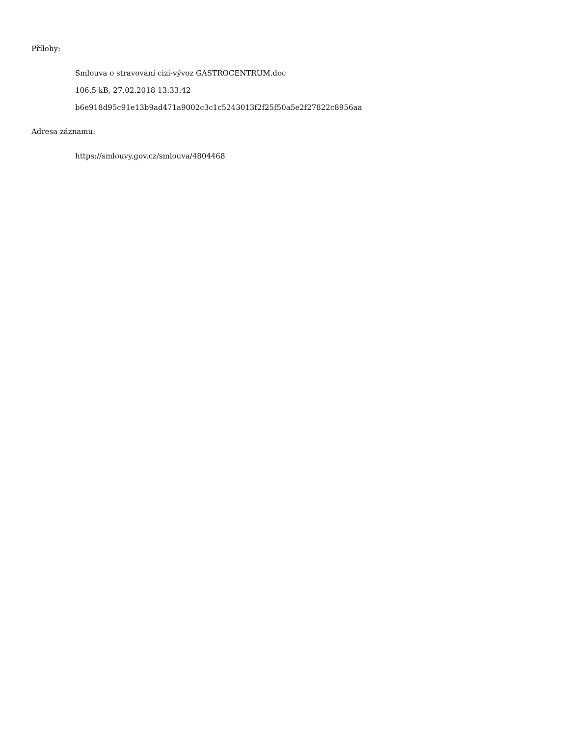Přílohy:
Smlouva o stravování cizí-vývoz GASTROCENTRUM.doc
106.5 kB, 27.02.2018 13:33:42
b6e918d95c91e13b9ad471a9002c3c1c5243013f2f25f50a5e2f27822c8956aa
Adresa záznamu:
https://smlouvy.gov.cz/smlouva/4804468